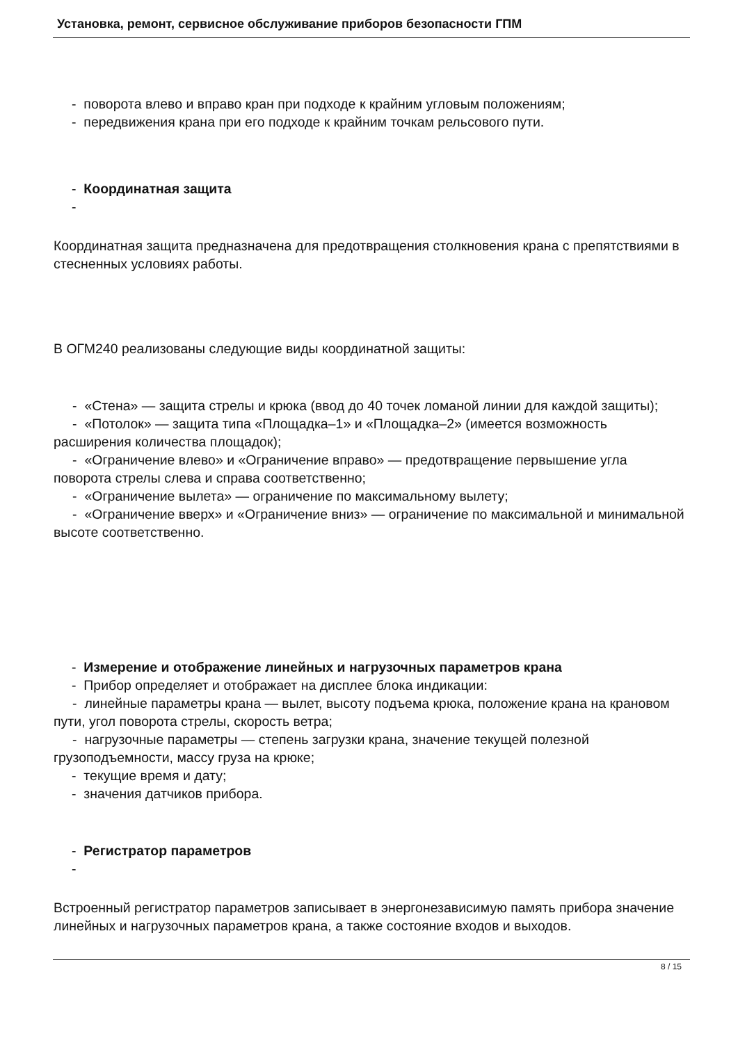Установка, ремонт, сервисное обслуживание приборов безопасности ГПМ
- поворота влево и вправо кран при подходе к крайним угловым положениям;
- передвижения крана при его подходе к крайним точкам рельсового пути.
- Координатная защита
-
Координатная защита предназначена для предотвращения столкновения крана с препятствиями в стесненных условиях работы.
В ОГМ240 реализованы следующие виды координатной защиты:
- «Стена» — защита стрелы и крюка (ввод до 40 точек ломаной линии для каждой защиты);
- «Потолок» — защита типа «Площадка–1» и «Площадка–2» (имеется возможность расширения количества площадок);
- «Ограничение влево» и «Ограничение вправо» — предотвращение первышение угла поворота стрелы слева и справа соответственно;
- «Ограничение вылета» — ограничение по максимальному вылету;
- «Ограничение вверх» и «Ограничение вниз» — ограничение по максимальной и минимальной высоте соответственно.
- Измерение и отображение линейных и нагрузочных параметров крана
- Прибор определяет и отображает на дисплее блока индикации:
- линейные параметры крана — вылет, высоту подъема крюка, положение крана на крановом пути, угол поворота стрелы, скорость ветра;
- нагрузочные параметры — степень загрузки крана, значение текущей полезной грузоподъемности, массу груза на крюке;
- текущие время и дату;
- значения датчиков прибора.
- Регистратор параметров
-
Встроенный регистратор параметров записывает в энергонезависимую память прибора значение линейных и нагрузочных параметров крана, а также состояние входов и выходов.
8 / 15